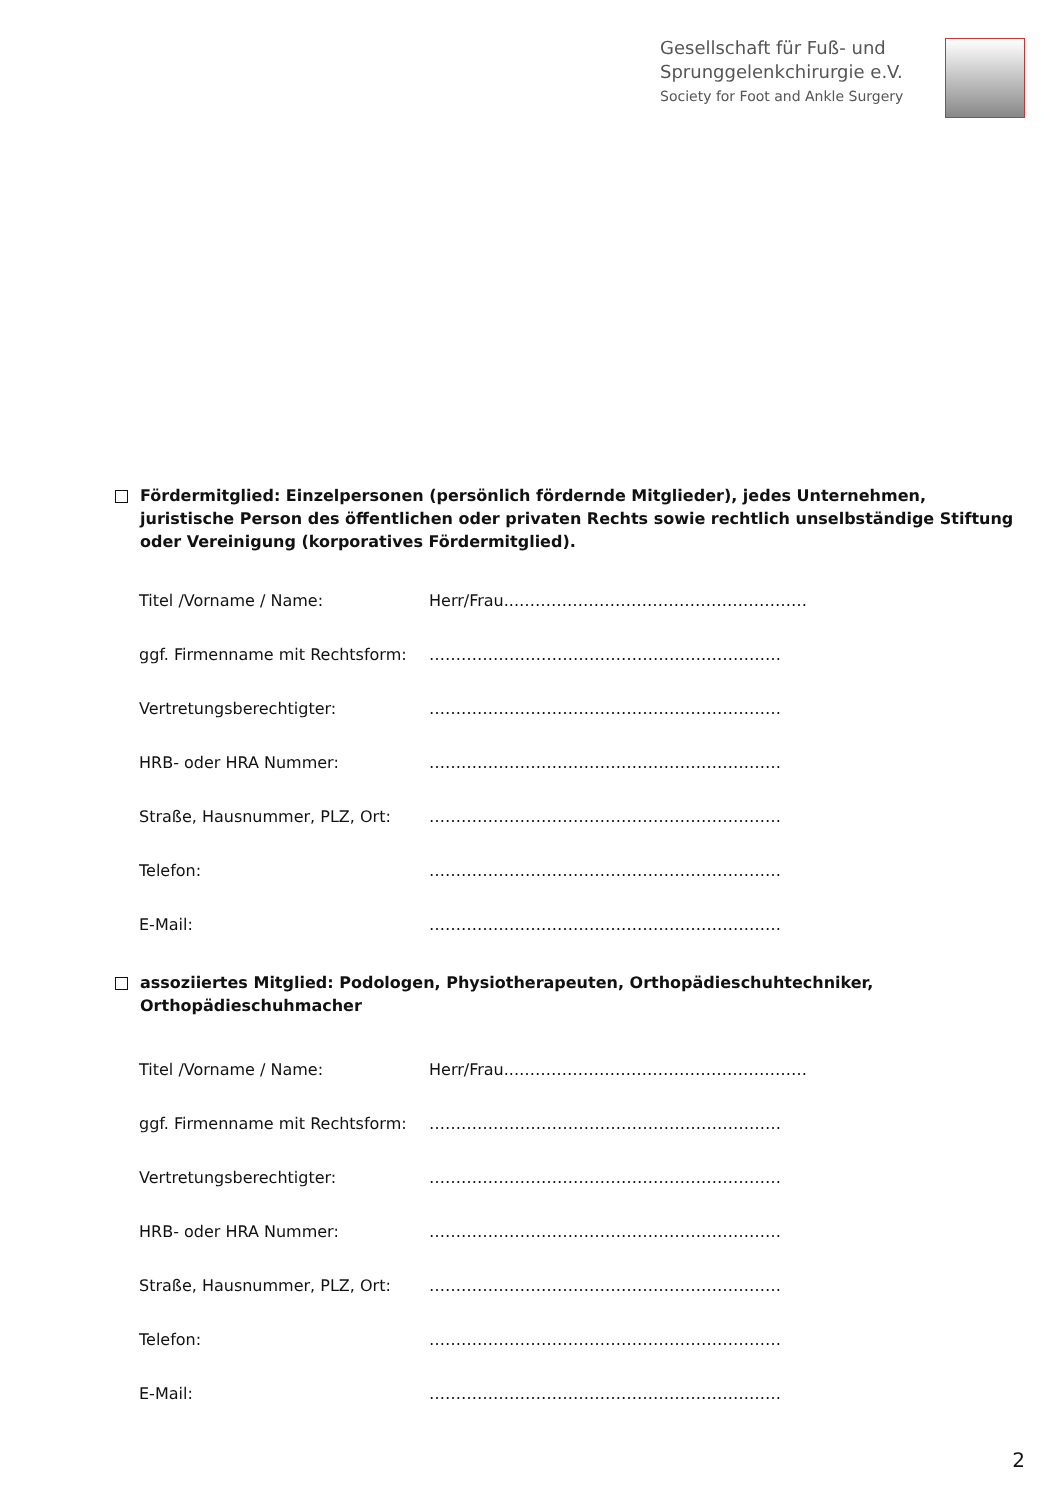Gesellschaft für Fuß- und
Sprunggelenkchirurgie e.V.
Society for Foot and Ankle Surgery
Fördermitglied: Einzelpersonen (persönlich fördernde Mitglieder), jedes Unternehmen, juristische Person des öffentlichen oder privaten Rechts sowie rechtlich unselbständige Stiftung oder Vereinigung (korporatives Fördermitglied).
Titel /Vorname / Name: Herr/Frau...………………………………………………
ggf. Firmenname mit Rechtsform: …………………………………………………………
Vertretungsberechtigter: …………………………………………………………
HRB- oder HRA Nummer: …………………………………………………………
Straße, Hausnummer, PLZ, Ort: …………………………………………………………
Telefon: …………………………………………………………
E-Mail: …………………………………………………………
assoziiertes Mitglied: Podologen, Physiotherapeuten, Orthopädieschuhtechniker, Orthopädieschuhmacher
Titel /Vorname / Name: Herr/Frau...………………………………………………
ggf. Firmenname mit Rechtsform: …………………………………………………………
Vertretungsberechtigter: …………………………………………………………
HRB- oder HRA Nummer: …………………………………………………………
Straße, Hausnummer, PLZ, Ort: …………………………………………………………
Telefon: …………………………………………………………
E-Mail: …………………………………………………………
2